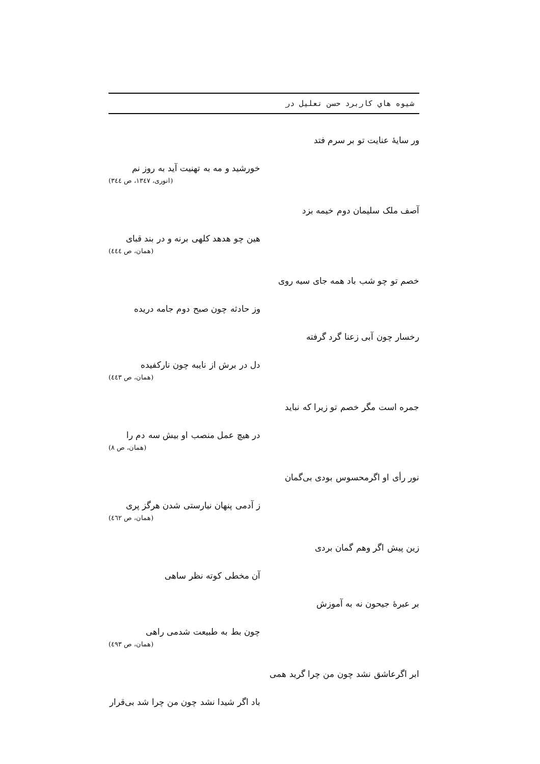شیوه هاي کاربرد حسن تعلیل در
ور سایهٔ عنایت تو بر سرم فتد
خورشید و مه به تهنیت آید به روز نم
(انوری، ۱۳٤۷، ص ۳٤٤)
آصف ملک سلیمان دوم خیمه بزد
هین چو هدهد کلهی برنه و در بند قبای
(همان، ص ٤٤٤)
خصم تو چو شب باد همه جای سیه روی
وز حادثه چون صبح دوم جامه دریده
رخسار چون آبی زعنا گرد گرفته
دل در برش از نایبه چون نارکفیده
(همان، ص ٤٤۳)
جمره است مگر خصم تو زیرا که نباید
در هیچ عمل منصب او بیش سه دم را
(همان، ص ۸)
نور رأی او اگرمحسوس بودی بی‌گمان
ز آدمی پنهان نیارستی شدن هرگز پری
(همان، ص ٤٦۲)
زین پیش اگر وهم گمان بردی
آن مخطی کوته نظر ساهی
بر عبرهٔ جیحون نه به آموزش
چون بط به طبیعت شدمی راهی
(همان، ص ٤۹۳)
ابر اگرعاشق نشد چون من چرا گرید همی
باد اگر شیدا نشد چون من چرا شد بی‌قرار